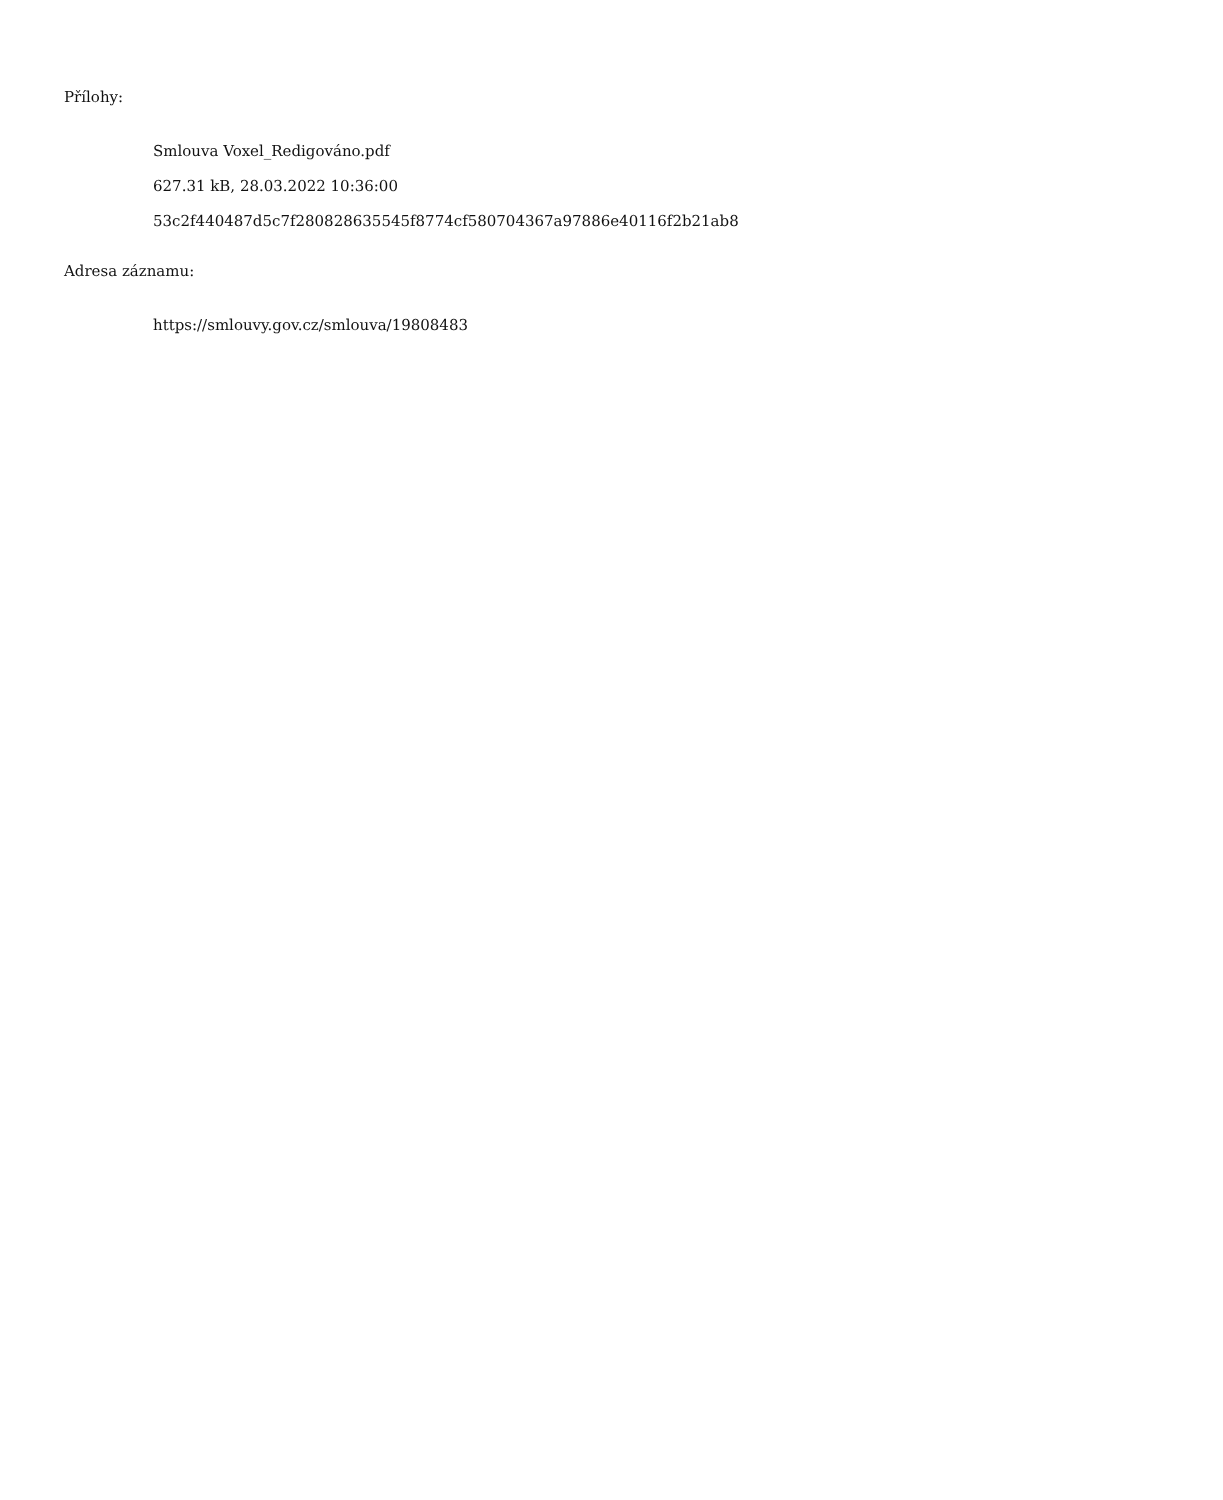Přílohy:
Smlouva Voxel_Redigováno.pdf
627.31 kB, 28.03.2022 10:36:00
53c2f440487d5c7f280828635545f8774cf580704367a97886e40116f2b21ab8
Adresa záznamu:
https://smlouvy.gov.cz/smlouva/19808483